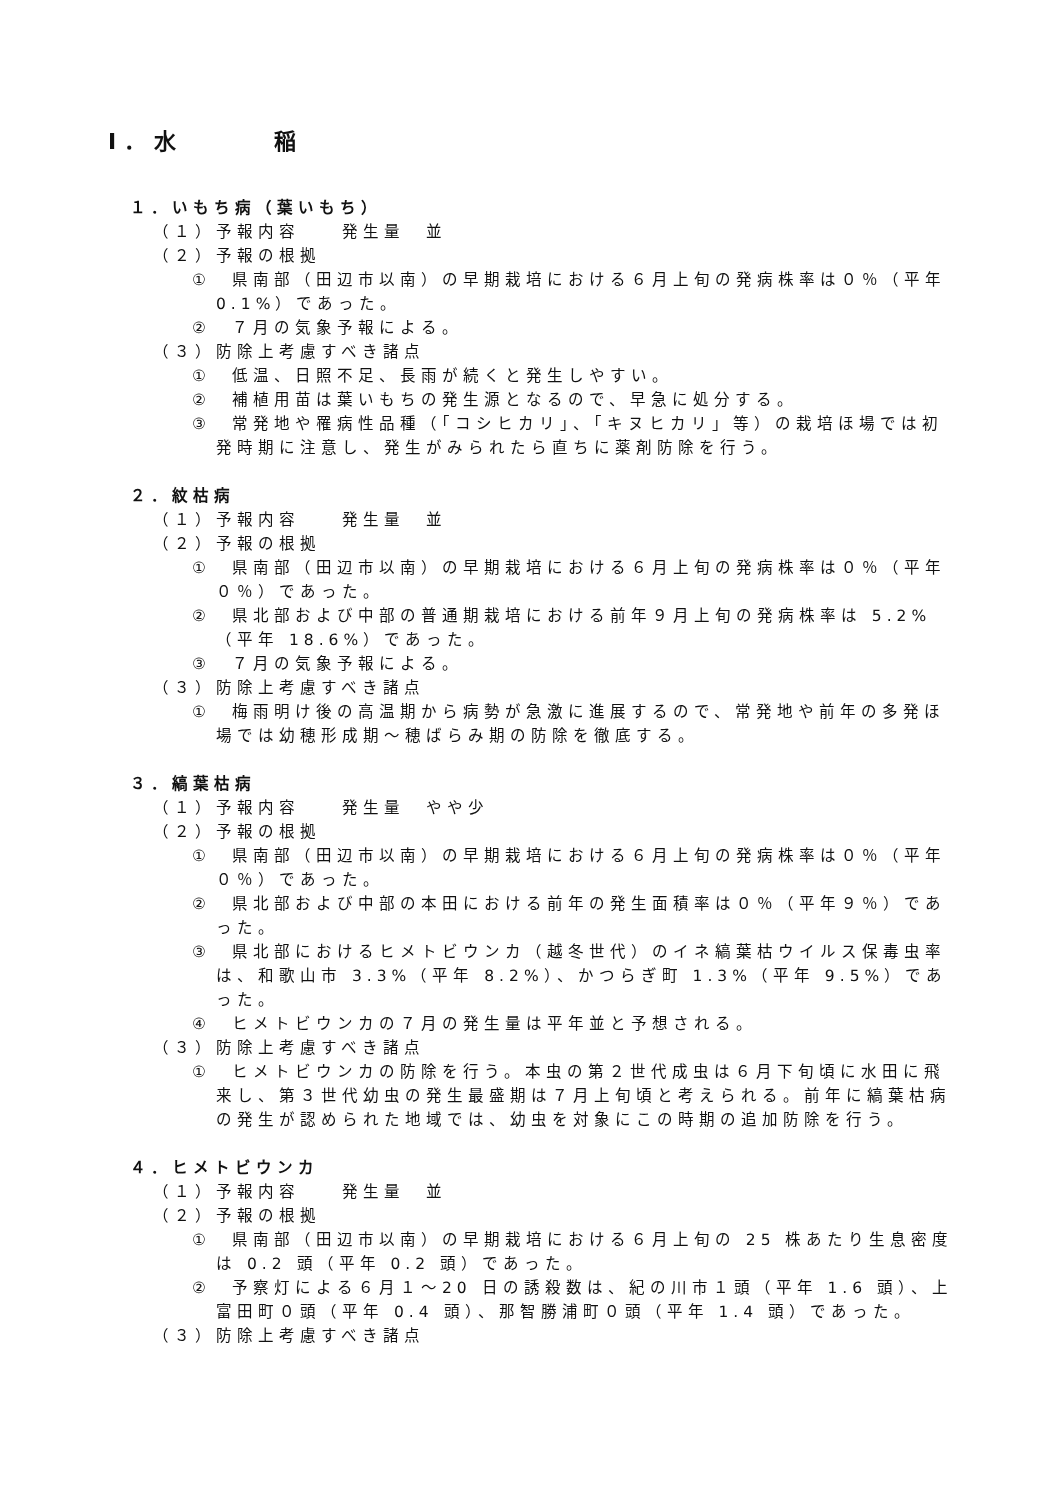Ⅰ．水　　　稲
１．いもち病（葉いもち）
（１）予報内容　　発生量　並
（２）予報の根拠
①　県南部（田辺市以南）の早期栽培における６月上旬の発病株率は０％（平年 0.1%）であった。
②　７月の気象予報による。
（３）防除上考慮すべき諸点
①　低温、日照不足、長雨が続くと発生しやすい。
②　補植用苗は葉いもちの発生源となるので、早急に処分する。
③　常発地や罹病性品種（「コシヒカリ」、「キヌヒカリ」等）の栽培ほ場では初発時期に注意し、発生がみられたら直ちに薬剤防除を行う。
２．紋枯病
（１）予報内容　　発生量　並
（２）予報の根拠
①　県南部（田辺市以南）の早期栽培における６月上旬の発病株率は０％（平年０％）であった。
②　県北部および中部の普通期栽培における前年９月上旬の発病株率は 5.2%（平年 18.6%）であった。
③　７月の気象予報による。
（３）防除上考慮すべき諸点
①　梅雨明け後の高温期から病勢が急激に進展するので、常発地や前年の多発ほ場では幼穂形成期～穂ばらみ期の防除を徹底する。
３．縞葉枯病
（１）予報内容　　発生量　やや少
（２）予報の根拠
①　県南部（田辺市以南）の早期栽培における６月上旬の発病株率は０％（平年０％）であった。
②　県北部および中部の本田における前年の発生面積率は０％（平年９％）であった。
③　県北部におけるヒメトビウンカ（越冬世代）のイネ縞葉枯ウイルス保毒虫率は、和歌山市 3.3%（平年 8.2%）、かつらぎ町 1.3%（平年 9.5%）であった。
④　ヒメトビウンカの７月の発生量は平年並と予想される。
（３）防除上考慮すべき諸点
①　ヒメトビウンカの防除を行う。本虫の第２世代成虫は６月下旬頃に水田に飛来し、第３世代幼虫の発生最盛期は７月上旬頃と考えられる。前年に縞葉枯病の発生が認められた地域では、幼虫を対象にこの時期の追加防除を行う。
４．ヒメトビウンカ
（１）予報内容　　発生量　並
（２）予報の根拠
①　県南部（田辺市以南）の早期栽培における６月上旬の 25 株あたり生息密度は 0.2 頭（平年 0.2 頭）であった。
②　予察灯による６月１～20 日の誘殺数は、紀の川市１頭（平年 1.6 頭）、上富田町０頭（平年 0.4 頭）、那智勝浦町０頭（平年 1.4 頭）であった。
（３）防除上考慮すべき諸点